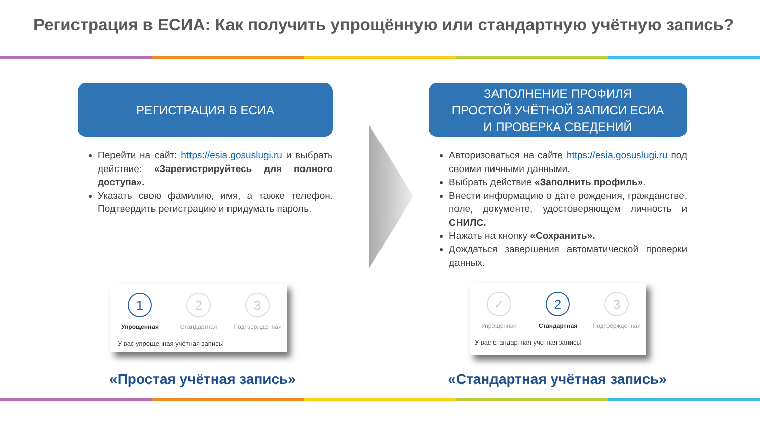Регистрация в ЕСИА: Как получить упрощённую или стандартную учётную запись?
РЕГИСТРАЦИЯ В ЕСИА
Перейти на сайт: https://esia.gosuslugi.ru и выбрать действие: «Зарегистрируйтесь для полного доступа».
Указать свою фамилию, имя, а также телефон. Подтвердить регистрацию и придумать пароль.
ЗАПОЛНЕНИЕ ПРОФИЛЯ
ПРОСТОЙ УЧЁТНОЙ ЗАПИСИ ЕСИА
И ПРОВЕРКА СВЕДЕНИЙ
Авторизоваться на сайте https://esia.gosuslugi.ru под своими личными данными.
Выбрать действие «Заполнить профиль».
Внести информацию о дате рождения, гражданстве, поле, документе, удостоверяющем личность и СНИЛС.
Нажать на кнопку «Сохранить».
Дождаться завершения автоматической проверки данных.
1
Упрощенная
2
Стандартная
3
Подтвержденная
У вас упрощённая учётная запись!
✓
Упрощенная
2
Стандартная
3
Подтвержденная
У вас стандартная учетная запись!
«Простая учётная запись» «Стандартная учётная запись»